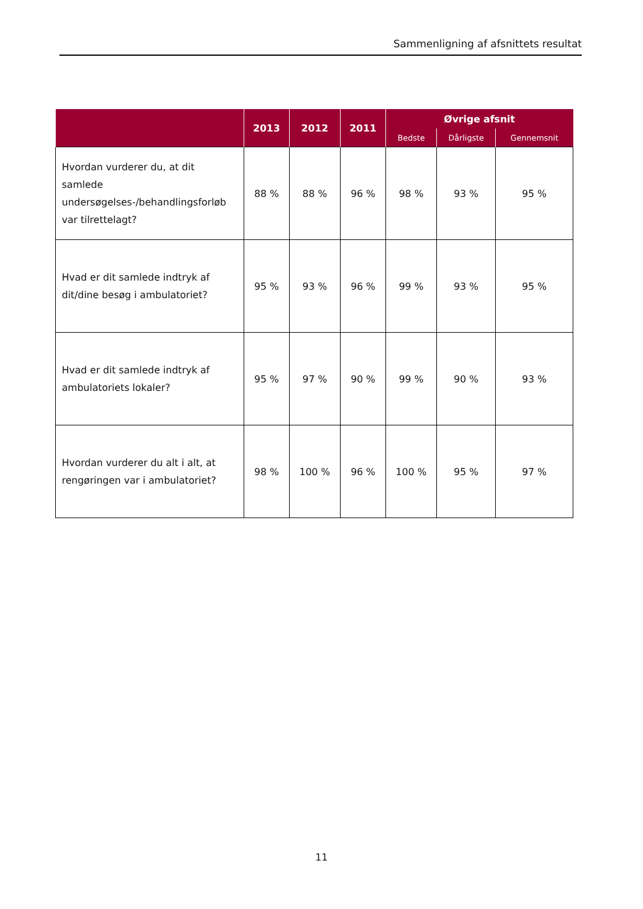Sammenligning af afsnittets resultat
| | 2013 | 2012 | 2011 | Øvrige afsnit | | |
| --- | --- | --- | --- | --- | --- | --- |
| | | | | Bedste | Dårligste | Gennemsnit |
| Hvordan vurderer du, at dit samlede undersøgelses-/behandlingsforløb var tilrettelagt? | 88 % | 88 % | 96 % | 98 % | 93 % | 95 % |
| Hvad er dit samlede indtryk af dit/dine besøg i ambulatoriet? | 95 % | 93 % | 96 % | 99 % | 93 % | 95 % |
| Hvad er dit samlede indtryk af ambulatoriets lokaler? | 95 % | 97 % | 90 % | 99 % | 90 % | 93 % |
| Hvordan vurderer du alt i alt, at rengøringen var i ambulatoriet? | 98 % | 100 % | 96 % | 100 % | 95 % | 97 % |
11